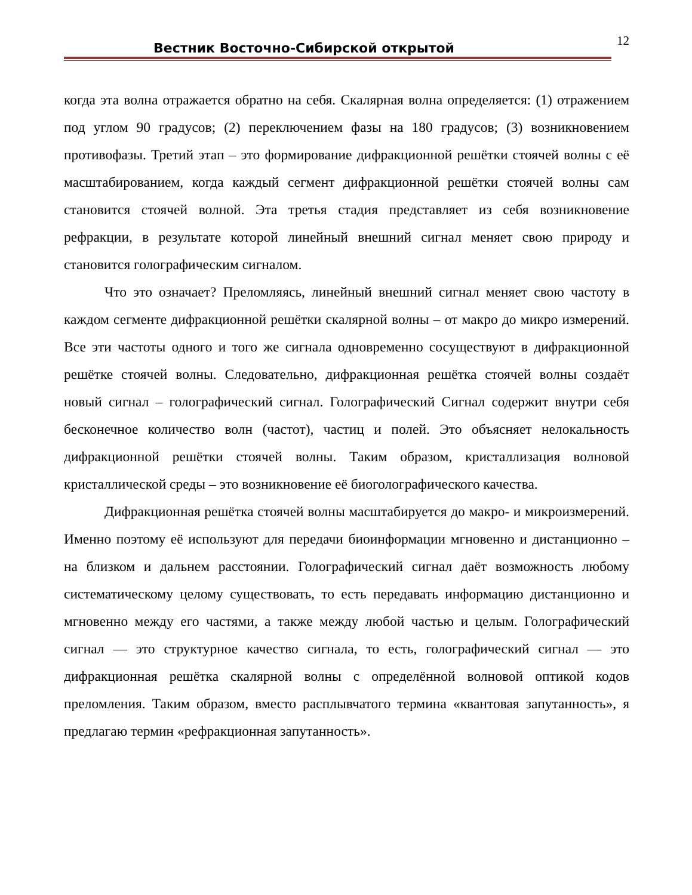Вестник Восточно-Сибирской открытой 12
когда эта волна отражается обратно на себя. Скалярная волна определяется: (1) отражением под углом 90 градусов; (2) переключением фазы на 180 градусов; (3) возникновением противофазы. Третий этап – это формирование дифракционной решётки стоячей волны с её масштабированием, когда каждый сегмент дифракционной решётки стоячей волны сам становится стоячей волной. Эта третья стадия представляет из себя возникновение рефракции, в результате которой линейный внешний сигнал меняет свою природу и становится голографическим сигналом.
Что это означает? Преломляясь, линейный внешний сигнал меняет свою частоту в каждом сегменте дифракционной решётки скалярной волны – от макро до микро измерений. Все эти частоты одного и того же сигнала одновременно сосуществуют в дифракционной решётке стоячей волны. Следовательно, дифракционная решётка стоячей волны создаёт новый сигнал – голографический сигнал. Голографический Сигнал содержит внутри себя бесконечное количество волн (частот), частиц и полей. Это объясняет нелокальность дифракционной решётки стоячей волны. Таким образом, кристаллизация волновой кристаллической среды – это возникновение её биоголографического качества.
Дифракционная решётка стоячей волны масштабируется до макро- и микроизмерений. Именно поэтому её используют для передачи биоинформации мгновенно и дистанционно – на близком и дальнем расстоянии. Голографический сигнал даёт возможность любому систематическому целому существовать, то есть передавать информацию дистанционно и мгновенно между его частями, а также между любой частью и целым. Голографический сигнал — это структурное качество сигнала, то есть, голографический сигнал — это дифракционная решётка скалярной волны с определённой волновой оптикой кодов преломления. Таким образом, вместо расплывчатого термина «квантовая запутанность», я предлагаю термин «рефракционная запутанность».